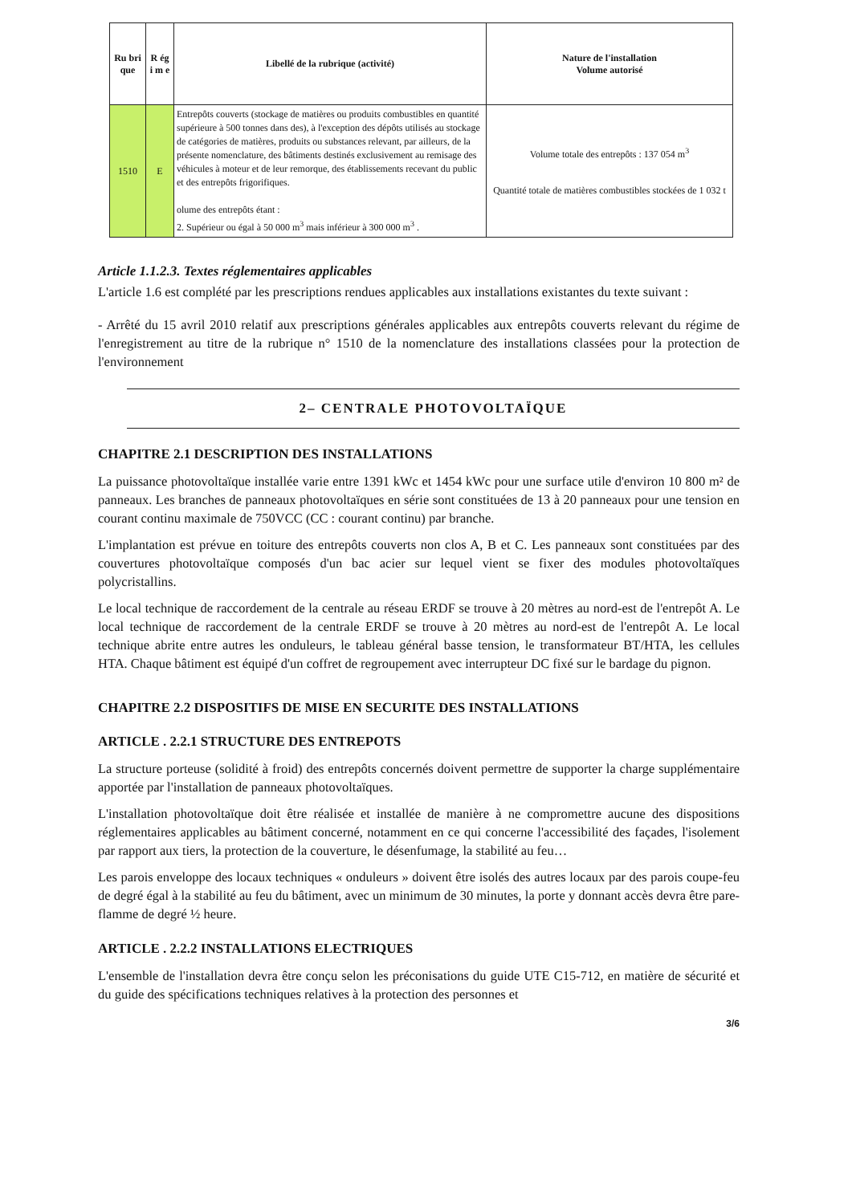| Ru bri que | R ég i m e | Libellé de la rubrique (activité) | Nature de l'installation Volume autorisé |
| --- | --- | --- | --- |
| 1510 | E | Entrepôts couverts (stockage de matières ou produits combustibles en quantité supérieure à 500 tonnes dans des), à l'exception des dépôts utilisés au stockage de catégories de matières, produits ou substances relevant, par ailleurs, de la présente nomenclature, des bâtiments destinés exclusivement au remisage des véhicules à moteur et de leur remorque, des établissements recevant du public et des entrepôts frigorifiques. olume des entrepôts étant : 2. Supérieur ou égal à 50 000 m<sup>3</sup> mais inférieur à 300 000 m<sup>3</sup> . | Volume totale des entrepôts : 137 054 m<sup>3</sup> Quantité totale de matières combustibles stockées de 1 032 t |
Article 1.1.2.3. Textes réglementaires applicables
L'article 1.6 est complété par les prescriptions rendues applicables aux installations existantes du texte suivant :
- Arrêté du 15 avril 2010 relatif aux prescriptions générales applicables aux entrepôts couverts relevant du régime de l'enregistrement au titre de la rubrique n° 1510 de la nomenclature des installations classées pour la protection de l'environnement
2– CENTRALE PHOTOVOLTAÏQUE
CHAPITRE 2.1 DESCRIPTION DES INSTALLATIONS
La puissance photovoltaïque installée varie entre 1391 kWc et 1454 kWc pour une surface utile d'environ 10 800 m² de panneaux. Les branches de panneaux photovoltaïques en série sont constituées de 13 à 20 panneaux pour une tension en courant continu maximale de 750VCC (CC : courant continu) par branche.
L'implantation est prévue en toiture des entrepôts couverts non clos A, B et C. Les panneaux sont constituées par des couvertures photovoltaïque composés d'un bac acier sur lequel vient se fixer des modules photovoltaïques polycristallins.
Le local technique de raccordement de la centrale au réseau ERDF se trouve à 20 mètres au nord-est de l'entrepôt A. Le local technique de raccordement de la centrale ERDF se trouve à 20 mètres au nord-est de l'entrepôt A. Le local technique abrite entre autres les onduleurs, le tableau général basse tension, le transformateur BT/HTA, les cellules HTA. Chaque bâtiment est équipé d'un coffret de regroupement avec interrupteur DC fixé sur le bardage du pignon.
CHAPITRE 2.2 DISPOSITIFS DE MISE EN SECURITE DES INSTALLATIONS
ARTICLE . 2.2.1 STRUCTURE DES ENTREPOTS
La structure porteuse (solidité à froid) des entrepôts concernés doivent permettre de supporter la charge supplémentaire apportée par l'installation de panneaux photovoltaïques.
L'installation photovoltaïque doit être réalisée et installée de manière à ne compromettre aucune des dispositions réglementaires applicables au bâtiment concerné, notamment en ce qui concerne l'accessibilité des façades, l'isolement par rapport aux tiers, la protection de la couverture, le désenfumage, la stabilité au feu…
Les parois enveloppe des locaux techniques « onduleurs » doivent être isolés des autres locaux par des parois coupe-feu de degré égal à la stabilité au feu du bâtiment, avec un minimum de 30 minutes, la porte y donnant accès devra être pare-flamme de degré ½ heure.
ARTICLE . 2.2.2 INSTALLATIONS ELECTRIQUES
L'ensemble de l'installation devra être conçu selon les préconisations du guide UTE C15-712, en matière de sécurité et du guide des spécifications techniques relatives à la protection des personnes et
3/6